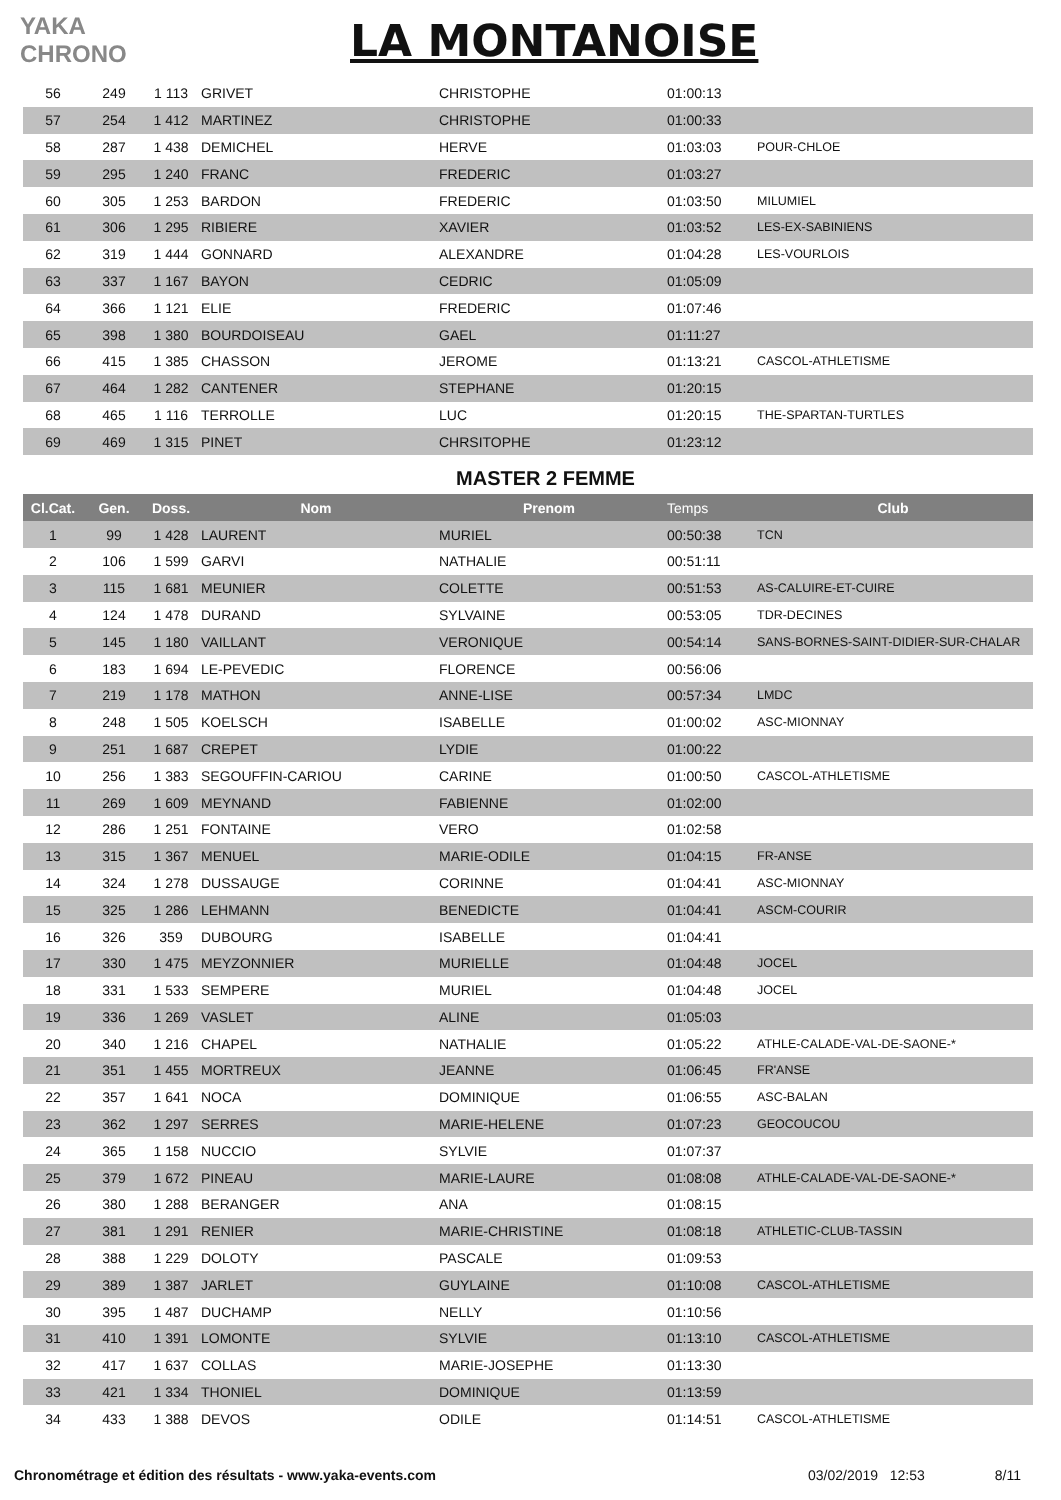YAKA CHRONO
LA MONTANOISE
| 56 | 249 | 1 113 | GRIVET | CHRISTOPHE | 01:00:13 | |
| 57 | 254 | 1 412 | MARTINEZ | CHRISTOPHE | 01:00:33 | |
| 58 | 287 | 1 438 | DEMICHEL | HERVE | 01:03:03 | POUR-CHLOE |
| 59 | 295 | 1 240 | FRANC | FREDERIC | 01:03:27 | |
| 60 | 305 | 1 253 | BARDON | FREDERIC | 01:03:50 | MILUMIEL |
| 61 | 306 | 1 295 | RIBIERE | XAVIER | 01:03:52 | LES-EX-SABINIENS |
| 62 | 319 | 1 444 | GONNARD | ALEXANDRE | 01:04:28 | LES-VOURLOIS |
| 63 | 337 | 1 167 | BAYON | CEDRIC | 01:05:09 | |
| 64 | 366 | 1 121 | ELIE | FREDERIC | 01:07:46 | |
| 65 | 398 | 1 380 | BOURDOISEAU | GAEL | 01:11:27 | |
| 66 | 415 | 1 385 | CHASSON | JEROME | 01:13:21 | CASCOL-ATHLETISME |
| 67 | 464 | 1 282 | CANTENER | STEPHANE | 01:20:15 | |
| 68 | 465 | 1 116 | TERROLLE | LUC | 01:20:15 | THE-SPARTAN-TURTLES |
| 69 | 469 | 1 315 | PINET | CHRSITOPHE | 01:23:12 | |
MASTER 2 FEMME
| Cl.Cat. | Gen. | Doss. | Nom | Prenom | Temps | Club |
| --- | --- | --- | --- | --- | --- | --- |
| 1 | 99 | 1 428 | LAURENT | MURIEL | 00:50:38 | TCN |
| 2 | 106 | 1 599 | GARVI | NATHALIE | 00:51:11 | |
| 3 | 115 | 1 681 | MEUNIER | COLETTE | 00:51:53 | AS-CALUIRE-ET-CUIRE |
| 4 | 124 | 1 478 | DURAND | SYLVAINE | 00:53:05 | TDR-DECINES |
| 5 | 145 | 1 180 | VAILLANT | VERONIQUE | 00:54:14 | SANS-BORNES-SAINT-DIDIER-SUR-CHALAR |
| 6 | 183 | 1 694 | LE-PEVEDIC | FLORENCE | 00:56:06 | |
| 7 | 219 | 1 178 | MATHON | ANNE-LISE | 00:57:34 | LMDC |
| 8 | 248 | 1 505 | KOELSCH | ISABELLE | 01:00:02 | ASC-MIONNAY |
| 9 | 251 | 1 687 | CREPET | LYDIE | 01:00:22 | |
| 10 | 256 | 1 383 | SEGOUFFIN-CARIOU | CARINE | 01:00:50 | CASCOL-ATHLETISME |
| 11 | 269 | 1 609 | MEYNAND | FABIENNE | 01:02:00 | |
| 12 | 286 | 1 251 | FONTAINE | VERO | 01:02:58 | |
| 13 | 315 | 1 367 | MENUEL | MARIE-ODILE | 01:04:15 | FR-ANSE |
| 14 | 324 | 1 278 | DUSSAUGE | CORINNE | 01:04:41 | ASC-MIONNAY |
| 15 | 325 | 1 286 | LEHMANN | BENEDICTE | 01:04:41 | ASCM-COURIR |
| 16 | 326 | 359 | DUBOURG | ISABELLE | 01:04:41 | |
| 17 | 330 | 1 475 | MEYZONNIER | MURIELLE | 01:04:48 | JOCEL |
| 18 | 331 | 1 533 | SEMPERE | MURIEL | 01:04:48 | JOCEL |
| 19 | 336 | 1 269 | VASLET | ALINE | 01:05:03 | |
| 20 | 340 | 1 216 | CHAPEL | NATHALIE | 01:05:22 | ATHLE-CALADE-VAL-DE-SAONE-* |
| 21 | 351 | 1 455 | MORTREUX | JEANNE | 01:06:45 | FR'ANSE |
| 22 | 357 | 1 641 | NOCA | DOMINIQUE | 01:06:55 | ASC-BALAN |
| 23 | 362 | 1 297 | SERRES | MARIE-HELENE | 01:07:23 | GEOCOUCOU |
| 24 | 365 | 1 158 | NUCCIO | SYLVIE | 01:07:37 | |
| 25 | 379 | 1 672 | PINEAU | MARIE-LAURE | 01:08:08 | ATHLE-CALADE-VAL-DE-SAONE-* |
| 26 | 380 | 1 288 | BERANGER | ANA | 01:08:15 | |
| 27 | 381 | 1 291 | RENIER | MARIE-CHRISTINE | 01:08:18 | ATHLETIC-CLUB-TASSIN |
| 28 | 388 | 1 229 | DOLOTY | PASCALE | 01:09:53 | |
| 29 | 389 | 1 387 | JARLET | GUYLAINE | 01:10:08 | CASCOL-ATHLETISME |
| 30 | 395 | 1 487 | DUCHAMP | NELLY | 01:10:56 | |
| 31 | 410 | 1 391 | LOMONTE | SYLVIE | 01:13:10 | CASCOL-ATHLETISME |
| 32 | 417 | 1 637 | COLLAS | MARIE-JOSEPHE | 01:13:30 | |
| 33 | 421 | 1 334 | THONIEL | DOMINIQUE | 01:13:59 | |
| 34 | 433 | 1 388 | DEVOS | ODILE | 01:14:51 | CASCOL-ATHLETISME |
Chronométrage et édition des résultats - www.yaka-events.com 03/02/2019 12:53 8/11